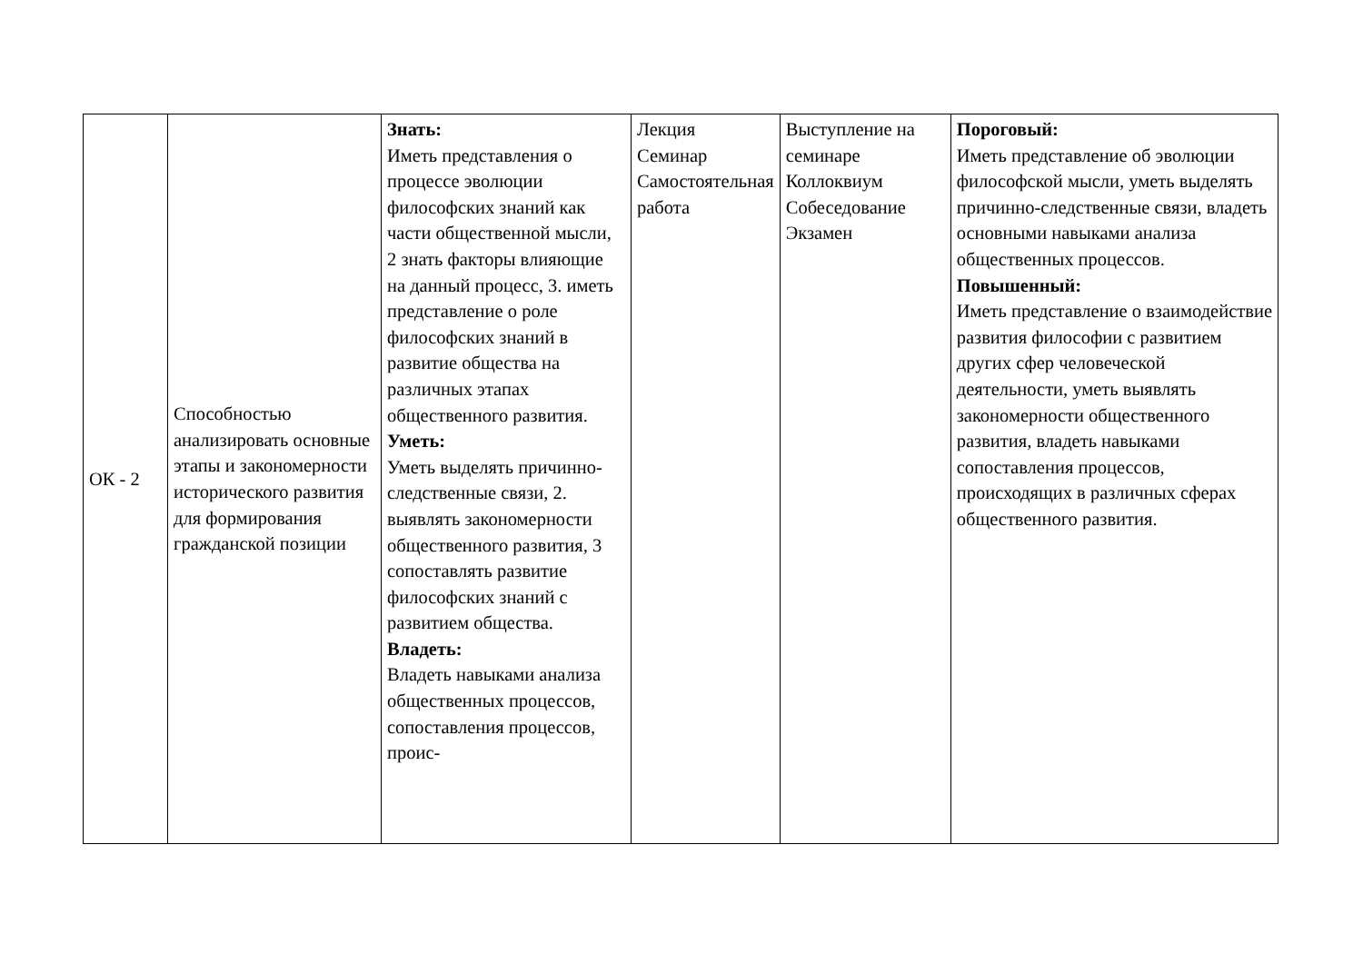| ОК - 2 | Способностью анализировать основные этапы и закономерности исторического развития для формирования гражданской позиции | Знать: Иметь представления о процессе эволюции философских знаний как части общественной мысли, 2 знать факторы влияющие на данный процесс, 3. иметь представление о роле философских знаний в развитие общества на различных этапах общественного развития. Уметь: Уметь выделять причинно-следственные связи, 2. выявлять закономерности общественного развития, 3 сопоставлять развитие философских знаний с развитием общества. Владеть: Владеть навыками анализа общественных процессов, сопоставления процессов, проис- | Лекция Семинар Самостоятельная работа | Выступление на семинаре Коллоквиум Собеседование Экзамен | Пороговый: Иметь представление об эволюции философской мысли, уметь выделять причинно-следственные связи, владеть основными навыками анализа общественных процессов. Повышенный: Иметь представление о взаимодействие развития философии с развитием других сфер человеческой деятельности, уметь выявлять закономерности общественного развития, владеть навыками сопоставления процессов, происходящих в различных сферах общественного развития. |